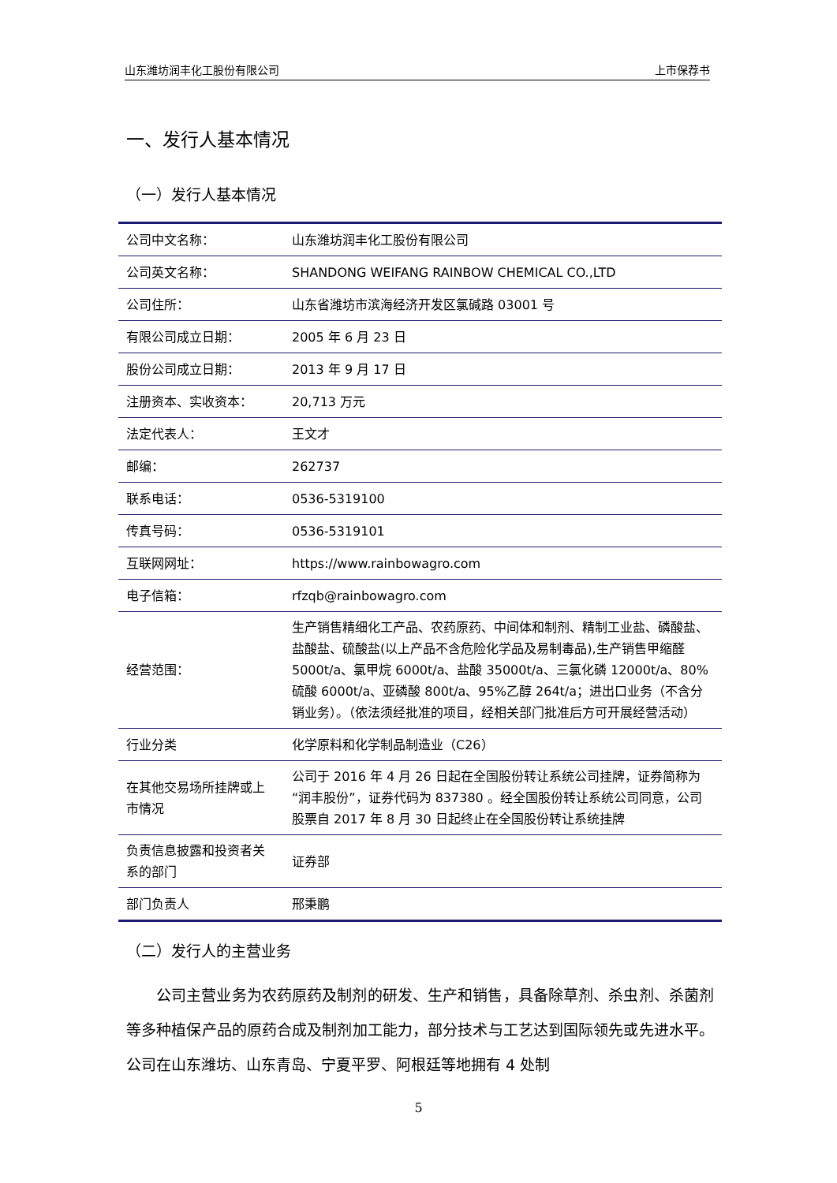山东潍坊润丰化工股份有限公司 上市保荐书
一、发行人基本情况
（一）发行人基本情况
| 公司中文名称： | 山东潍坊润丰化工股份有限公司 |
| 公司英文名称： | SHANDONG WEIFANG RAINBOW CHEMICAL CO.,LTD |
| 公司住所： | 山东省潍坊市滨海经济开发区氯碱路 03001 号 |
| 有限公司成立日期： | 2005 年 6 月 23 日 |
| 股份公司成立日期： | 2013 年 9 月 17 日 |
| 注册资本、实收资本： | 20,713 万元 |
| 法定代表人： | 王文才 |
| 邮编： | 262737 |
| 联系电话： | 0536-5319100 |
| 传真号码： | 0536-5319101 |
| 互联网网址： | https://www.rainbowagro.com |
| 电子信箱： | rfzqb@rainbowagro.com |
| 经营范围： | 生产销售精细化工产品、农药原药、中间体和制剂、精制工业盐、磷酸盐、盐酸盐、硫酸盐(以上产品不含危险化学品及易制毒品),生产销售甲缩醛 5000t/a、氯甲烷 6000t/a、盐酸 35000t/a、三氯化磷 12000t/a、80%硫酸 6000t/a、亚磷酸 800t/a、95%乙醇 264t/a；进出口业务（不含分销业务）。（依法须经批准的项目，经相关部门批准后方可开展经营活动） |
| 行业分类 | 化学原料和化学制品制造业（C26） |
| 在其他交易场所挂牌或上市情况 | 公司于 2016 年 4 月 26 日起在全国股份转让系统公司挂牌，证券简称为“润丰股份”，证券代码为 837380 。经全国股份转让系统公司同意，公司股票自 2017 年 8 月 30 日起终止在全国股份转让系统挂牌 |
| 负责信息披露和投资者关系的部门 | 证券部 |
| 部门负责人 | 邢秉鹏 |
（二）发行人的主营业务
公司主营业务为农药原药及制剂的研发、生产和销售，具备除草剂、杀虫剂、杀菌剂等多种植保产品的原药合成及制剂加工能力，部分技术与工艺达到国际领先或先进水平。公司在山东潍坊、山东青岛、宁夏平罗、阿根廷等地拥有 4 处制
5